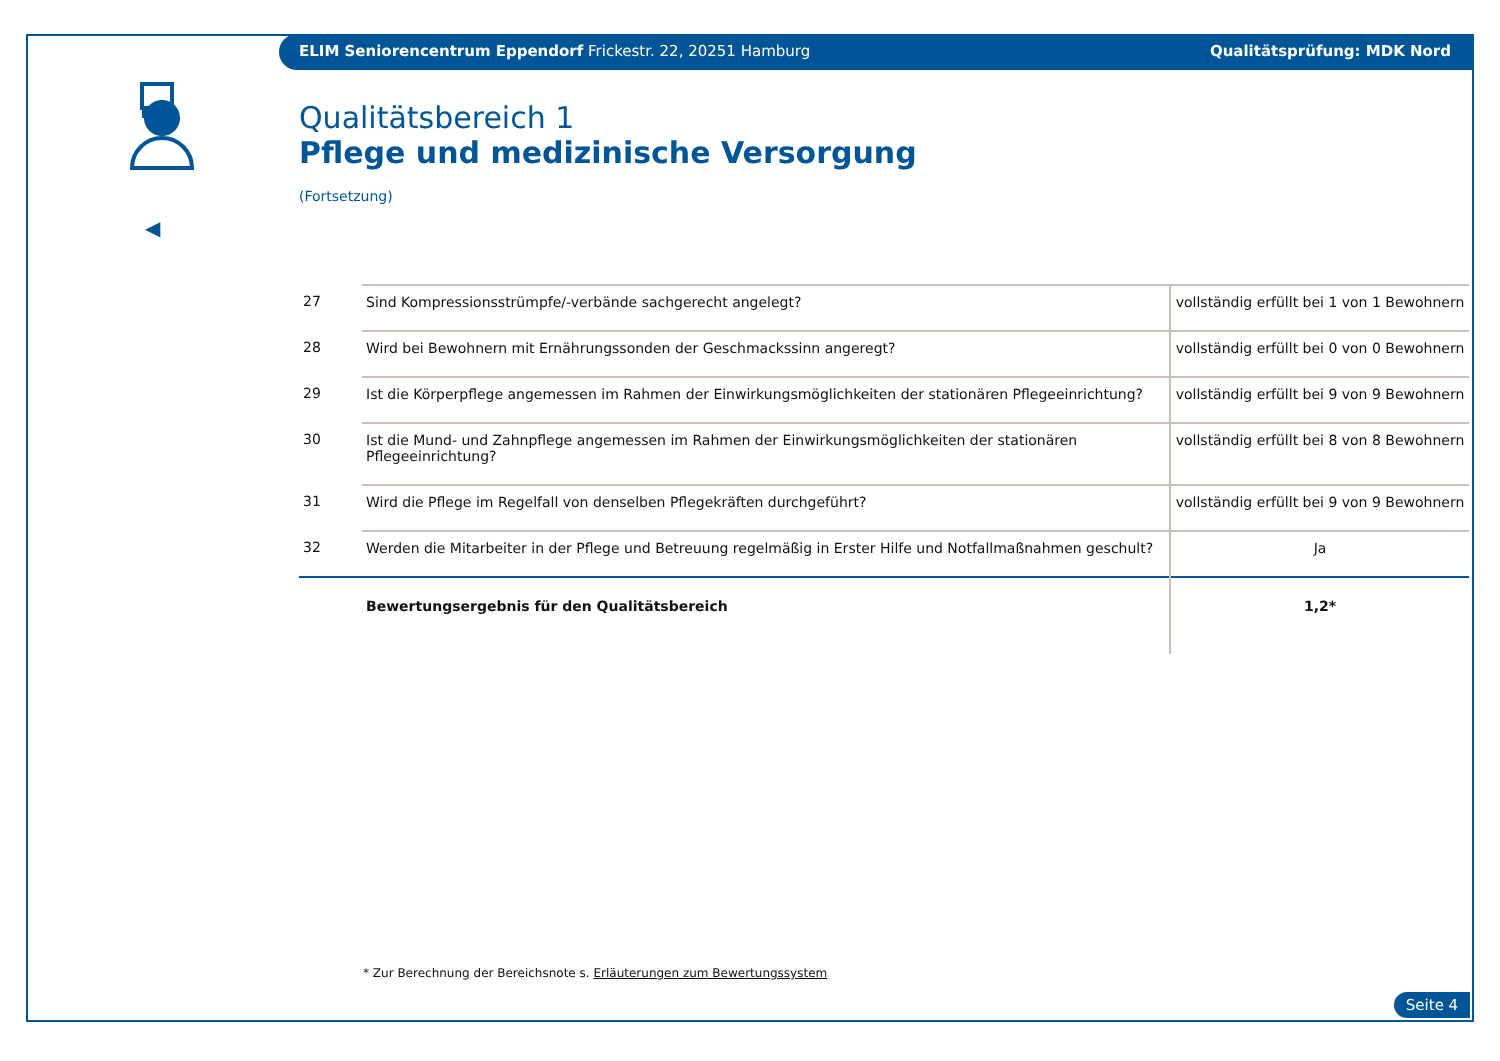ELIM Seniorencentrum Eppendorf Frickestr. 22, 20251 Hamburg Qualitätsprüfung: MDK Nord
◀
Qualitätsbereich 1
Pflege und medizinische Versorgung
(Fortsetzung)
| 27 | Sind Kompressionsstrümpfe/-verbände sachgerecht angelegt? | vollständig erfüllt bei 1 von 1 Bewohnern |
| 28 | Wird bei Bewohnern mit Ernährungssonden der Geschmackssinn angeregt? | vollständig erfüllt bei 0 von 0 Bewohnern |
| 29 | Ist die Körperpflege angemessen im Rahmen der Einwirkungsmöglichkeiten der stationären Pflegeeinrichtung? | vollständig erfüllt bei 9 von 9 Bewohnern |
| 30 | Ist die Mund- und Zahnpflege angemessen im Rahmen der Einwirkungsmöglichkeiten der stationären Pflegeeinrichtung? | vollständig erfüllt bei 8 von 8 Bewohnern |
| 31 | Wird die Pflege im Regelfall von denselben Pflegekräften durchgeführt? | vollständig erfüllt bei 9 von 9 Bewohnern |
| 32 | Werden die Mitarbeiter in der Pflege und Betreuung regelmäßig in Erster Hilfe und Notfallmaßnahmen geschult? | Ja |
| | Bewertungsergebnis für den Qualitätsbereich | 1,2* |
* Zur Berechnung der Bereichsnote s. Erläuterungen zum Bewertungssystem
Seite 4